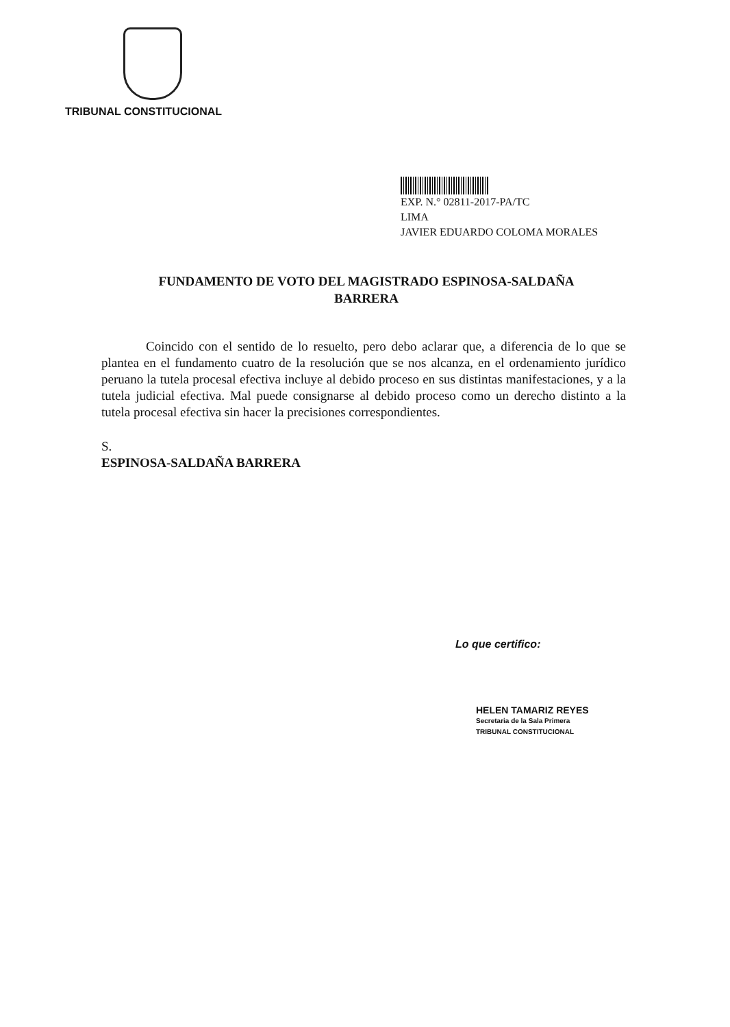TRIBUNAL CONSTITUCIONAL
EXP. N.° 02811-2017-PA/TC
LIMA
JAVIER EDUARDO COLOMA MORALES
FUNDAMENTO DE VOTO DEL MAGISTRADO ESPINOSA-SALDAÑA
BARRERA
Coincido con el sentido de lo resuelto, pero debo aclarar que, a diferencia de lo que se plantea en el fundamento cuatro de la resolución que se nos alcanza, en el ordenamiento jurídico peruano la tutela procesal efectiva incluye al debido proceso en sus distintas manifestaciones, y a la tutela judicial efectiva. Mal puede consignarse al debido proceso como un derecho distinto a la tutela procesal efectiva sin hacer la precisiones correspondientes.
S.
ESPINOSA-SALDAÑA BARRERA
Lo que certifico:
HELEN TAMARIZ REYES
Secretaria de la Sala Primera
TRIBUNAL CONSTITUCIONAL